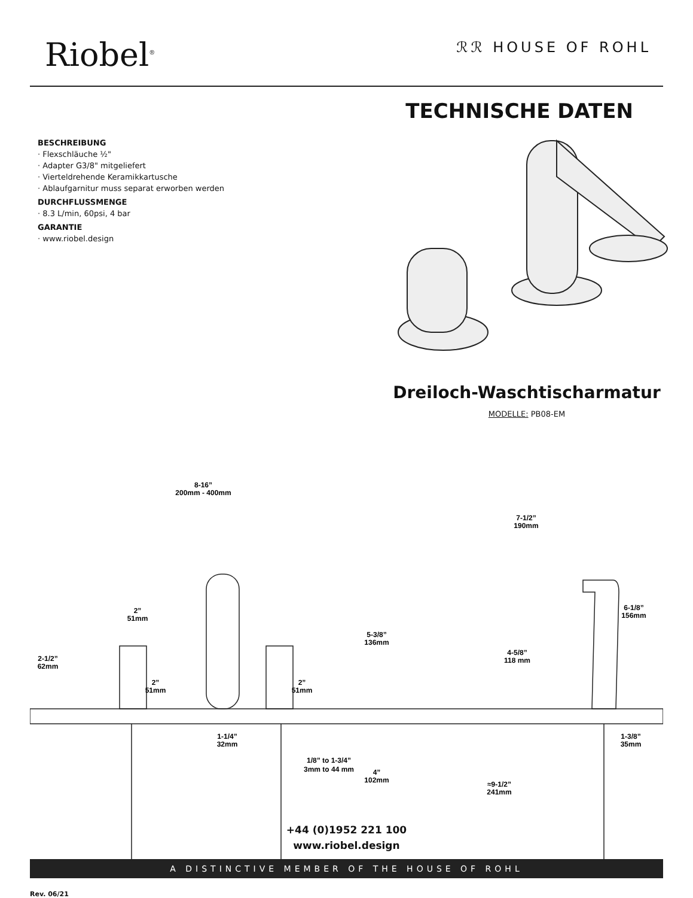Riobel<sup>®</sup>
ℛℛ HOUSE OF ROHL
TECHNISCHE DATEN
BESCHREIBUNG
· Flexschläuche ½"
· Adapter G3/8" mitgeliefert
· Vierteldrehende Keramikkartusche
· Ablaufgarnitur muss separat erworben werden
DURCHFLUSSMENGE
· 8.3 L/min, 60psi, 4 bar
GARANTIE
· www.riobel.design
Dreiloch-Waschtischarmatur
MODELLE: PB08-EM
8-16”
200mm - 400mm
7-1/2”
190mm
2”
51mm
2-1/2”
62mm
2”
51mm
2”
51mm
5-3/8”
136mm
4-5/8”
118 mm
6-1/8”
156mm
1-1/4”
32mm
1/8” to 1-3/4”
3mm to 44 mm
4”
102mm
≈9-1/2”
241mm
1-3/8”
35mm
+44 (0)1952 221 100
www.riobel.design
A DISTINCTIVE MEMBER OF THE HOUSE OF ROHL
Rev. 06/21